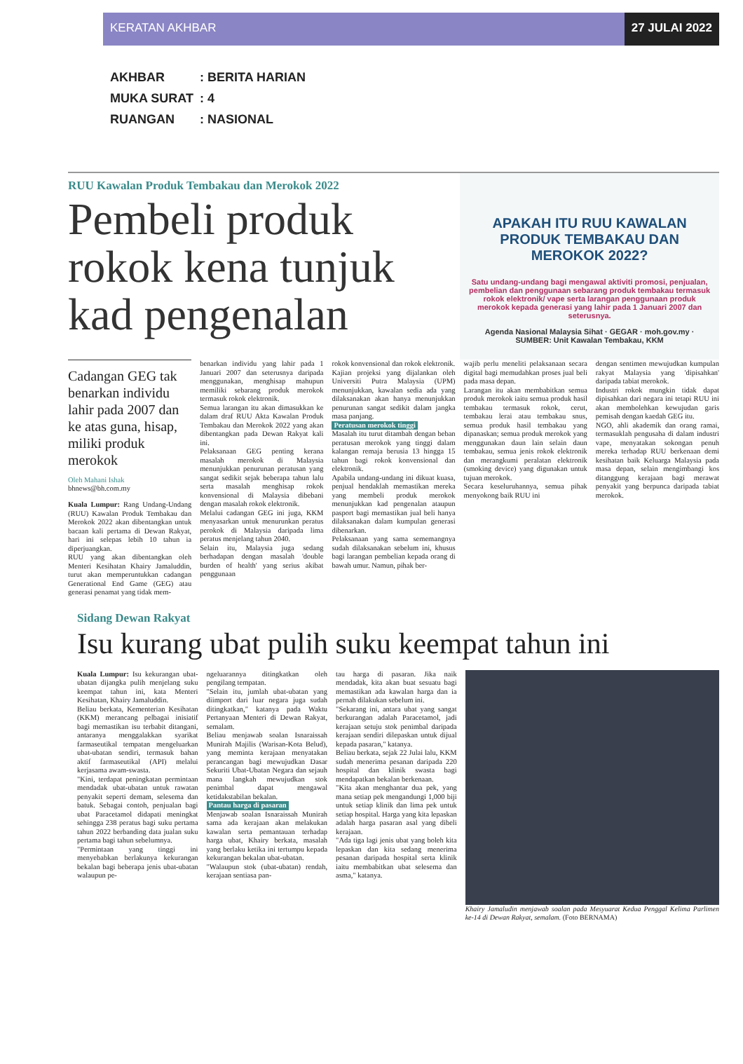KERATAN AKHBAR 27 JULAI 2022
AKHBAR: BERITA HARIAN
MUKA SURAT: 4
RUANGAN: NASIONAL
RUU Kawalan Produk Tembakau dan Merokok 2022
Pembeli produk rokok kena tunjuk kad pengenalan
APAKAH ITU RUU KAWALAN PRODUK TEMBAKAU DAN MEROKOK 2022?
Satu undang-undang bagi mengawal aktiviti promosi, penjualan, pembelian dan penggunaan sebarang produk tembakau termasuk rokok elektronik/ vape serta larangan penggunaan produk merokok kepada generasi yang lahir pada 1 Januari 2007 dan seterusnya.
Agenda Nasional Malaysia Sihat · GEGAR · moh.gov.my · SUMBER: Unit Kawalan Tembakau, KKM
Cadangan GEG tak benarkan individu lahir pada 2007 dan ke atas guna, hisap, miliki produk merokok
Oleh Mahani Ishak
bhnews@bh.com.my
Kuala Lumpur: Rang Undang-Undang (RUU) Kawalan Produk Tembakau dan Merokok 2022 akan dibentangkan untuk bacaan kali pertama di Dewan Rakyat, hari ini selepas lebih 10 tahun ia diperjuangkan.
RUU yang akan dibentangkan oleh Menteri Kesihatan Khairy Jamaluddin, turut akan memperuntukkan cadangan Generational End Game (GEG) atau generasi penamat yang tidak mem-
benarkan individu yang lahir pada 1 Januari 2007 dan seterusnya daripada menggunakan, menghisap mahupun memiliki sebarang produk merokok termasuk rokok elektronik.
Semua larangan itu akan dimasukkan ke dalam draf RUU Akta Kawalan Produk Tembakau dan Merokok 2022 yang akan dibentangkan pada Dewan Rakyat kali ini.
Pelaksanaan GEG penting kerana masalah merokok di Malaysia menunjukkan penurunan peratusan yang sangat sedikit sejak beberapa tahun lalu serta masalah menghisap rokok konvensional di Malaysia dibebani dengan masalah rokok elektronik.
Melalui cadangan GEG ini juga, KKM menyasarkan untuk menurunkan peratus perokok di Malaysia daripada lima peratus menjelang tahun 2040.
Selain itu, Malaysia juga sedang berhadapan dengan masalah 'double burden of health' yang serius akibat penggunaan
rokok konvensional dan rokok elektronik.
Kajian projeksi yang dijalankan oleh Universiti Putra Malaysia (UPM) menunjukkan, kawalan sedia ada yang dilaksanakan akan hanya menunjukkan penurunan sangat sedikit dalam jangka masa panjang.
Peratusan merokok tinggi
Masalah itu turut ditambah dengan beban peratusan merokok yang tinggi dalam kalangan remaja berusia 13 hingga 15 tahun bagi rokok konvensional dan elektronik.
Apabila undang-undang ini dikuat kuasa, penjual hendaklah memastikan mereka yang membeli produk merokok menunjukkan kad pengenalan ataupun pasport bagi memastikan jual beli hanya dilaksanakan dalam kumpulan generasi dibenarkan.
Pelaksanaan yang sama sememangnya sudah dilaksanakan sebelum ini, khusus bagi larangan pembelian kepada orang di bawah umur. Namun, pihak ber-
wajib perlu meneliti pelaksanaan secara digital bagi memudahkan proses jual beli pada masa depan.
Larangan itu akan membabitkan semua produk merokok iaitu semua produk hasil tembakau termasuk rokok, cerut, tembakau lerai atau tembakau snus, semua produk hasil tembakau yang dipanaskan; semua produk merokok yang menggunakan daun lain selain daun tembakau, semua jenis rokok elektronik dan merangkumi peralatan elektronik (smoking device) yang digunakan untuk tujuan merokok.
Secara keseluruhannya, semua pihak menyokong baik RUU ini
dengan sentimen mewujudkan kumpulan rakyat Malaysia yang 'dipisahkan' daripada tabiat merokok.
Industri rokok mungkin tidak dapat dipisahkan dari negara ini tetapi RUU ini akan membolehkan kewujudan garis pemisah dengan kaedah GEG itu.
NGO, ahli akademik dan orang ramai, termasuklah pengusaha di dalam industri vape, menyatakan sokongan penuh mereka terhadap RUU berkenaan demi kesihatan baik Keluarga Malaysia pada masa depan, selain mengimbangi kos ditanggung kerajaan bagi merawat penyakit yang berpunca daripada tabiat merokok.
Sidang Dewan Rakyat
Isu kurang ubat pulih suku keempat tahun ini
Kuala Lumpur: Isu kekurangan ubat-ubatan dijangka pulih menjelang suku keempat tahun ini, kata Menteri Kesihatan, Khairy Jamaluddin.
Beliau berkata, Kementerian Kesihatan (KKM) merancang pelbagai inisiatif bagi memastikan isu terbabit ditangani, antaranya menggalakkan syarikat farmaseutikal tempatan mengeluarkan ubat-ubatan sendiri, termasuk bahan aktif farmaseutikal (API) melalui kerjasama awam-swasta.
"Kini, terdapat peningkatan permintaan mendadak ubat-ubatan untuk rawatan penyakit seperti demam, selesema dan batuk. Sebagai contoh, penjualan bagi ubat Paracetamol didapati meningkat sehingga 238 peratus bagi suku pertama tahun 2022 berbanding data jualan suku pertama bagi tahun sebelumnya.
"Permintaan yang tinggi ini menyebabkan berlakunya kekurangan bekalan bagi beberapa jenis ubat-ubatan walaupun pe-
ngeluarannya ditingkatkan oleh pengilang tempatan.
"Selain itu, jumlah ubat-ubatan yang diimport dari luar negara juga sudah ditingkatkan," katanya pada Waktu Pertanyaan Menteri di Dewan Rakyat, semalam.
Beliau menjawab soalan Isnaraissah Munirah Majilis (Warisan-Kota Belud), yang meminta kerajaan menyatakan perancangan bagi mewujudkan Dasar Sekuriti Ubat-Ubatan Negara dan sejauh mana langkah mewujudkan stok penimbal dapat mengawal ketidakstabilan bekalan.
Pantau harga di pasaran
Menjawab soalan Isnaraissah Munirah sama ada kerajaan akan melakukan kawalan serta pemantauan terhadap harga ubat, Khairy berkata, masalah yang berlaku ketika ini tertumpu kepada kekurangan bekalan ubat-ubatan.
"Walaupun stok (ubat-ubatan) rendah, kerajaan sentiasa pan-
tau harga di pasaran. Jika naik mendadak, kita akan buat sesuatu bagi memastikan ada kawalan harga dan ia pernah dilakukan sebelum ini.
"Sekarang ini, antara ubat yang sangat berkurangan adalah Paracetamol, jadi kerajaan setuju stok penimbal daripada kerajaan sendiri dilepaskan untuk dijual kepada pasaran," katanya.
Beliau berkata, sejak 22 Julai lalu, KKM sudah menerima pesanan daripada 220 hospital dan klinik swasta bagi mendapatkan bekalan berkenaan.
"Kita akan menghantar dua pek, yang mana setiap pek mengandungi 1,000 biji untuk setiap klinik dan lima pek untuk setiap hospital. Harga yang kita lepaskan adalah harga pasaran asal yang dibeli kerajaan.
"Ada tiga lagi jenis ubat yang boleh kita lepaskan dan kita sedang menerima pesanan daripada hospital serta klinik iaitu membabitkan ubat selesema dan asma," katanya.
Khairy Jamaludin menjawab soalan pada Mesyuarat Kedua Penggal Kelima Parlimen ke-14 di Dewan Rakyat, semalam. (Foto BERNAMA)